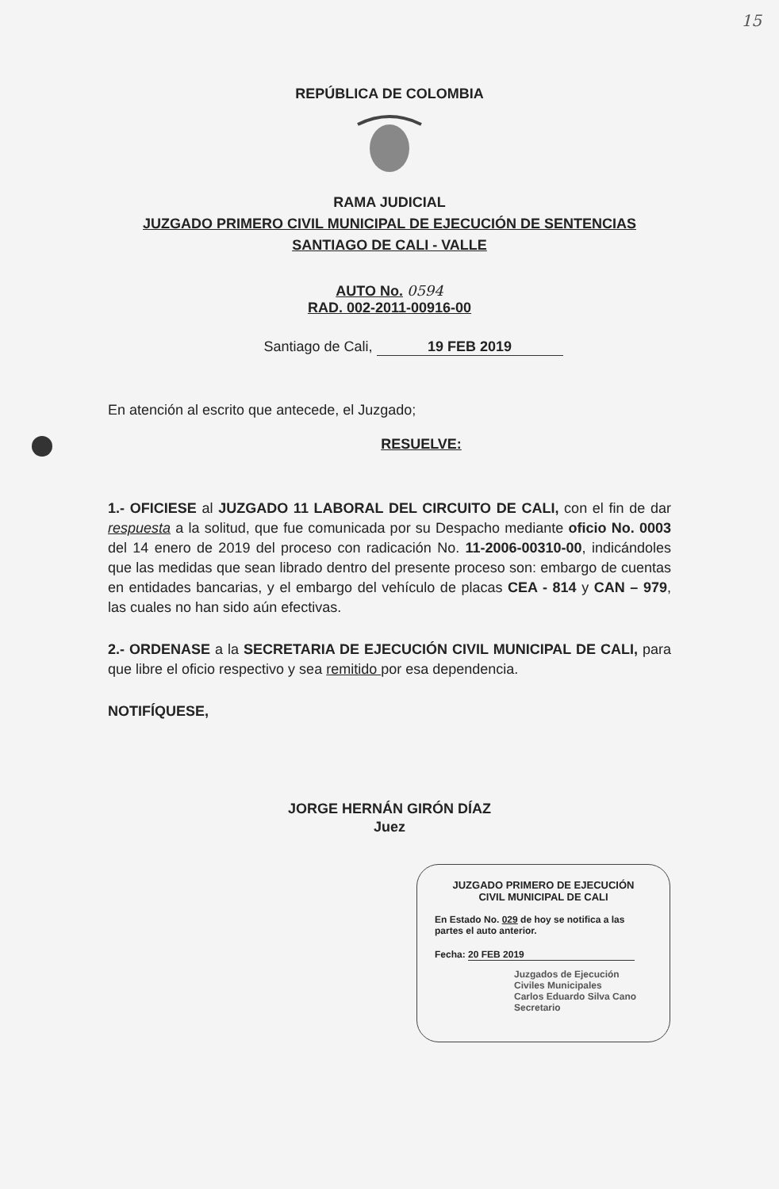15
REPÚBLICA DE COLOMBIA
RAMA JUDICIAL
JUZGADO PRIMERO CIVIL MUNICIPAL DE EJECUCIÓN DE SENTENCIAS
SANTIAGO DE CALI - VALLE
AUTO No. 0594
RAD. 002-2011-00916-00
Santiago de Cali, 19 FEB 2019
En atención al escrito que antecede, el Juzgado;
RESUELVE:
1.- OFICIESE al JUZGADO 11 LABORAL DEL CIRCUITO DE CALI, con el fin de dar respuesta a la solitud, que fue comunicada por su Despacho mediante oficio No. 0003 del 14 enero de 2019 del proceso con radicación No. 11-2006-00310-00, indicándoles que las medidas que sean librado dentro del presente proceso son: embargo de cuentas en entidades bancarias, y el embargo del vehículo de placas CEA - 814 y CAN – 979, las cuales no han sido aún efectivas.
2.- ORDENASE a la SECRETARIA DE EJECUCIÓN CIVIL MUNICIPAL DE CALI, para que libre el oficio respectivo y sea remitido por esa dependencia.
NOTIFÍQUESE,
JORGE HERNÁN GIRÓN DÍAZ
Juez
JUZGADO PRIMERO DE EJECUCIÓN
CIVIL MUNICIPAL DE CALI
En Estado No. 029 de hoy se notifica a las partes el auto anterior.
Fecha: 20 FEB 2019
Juzgados de Ejecución Civiles Municipales
Carlos Eduardo Silva Cano
Secretario